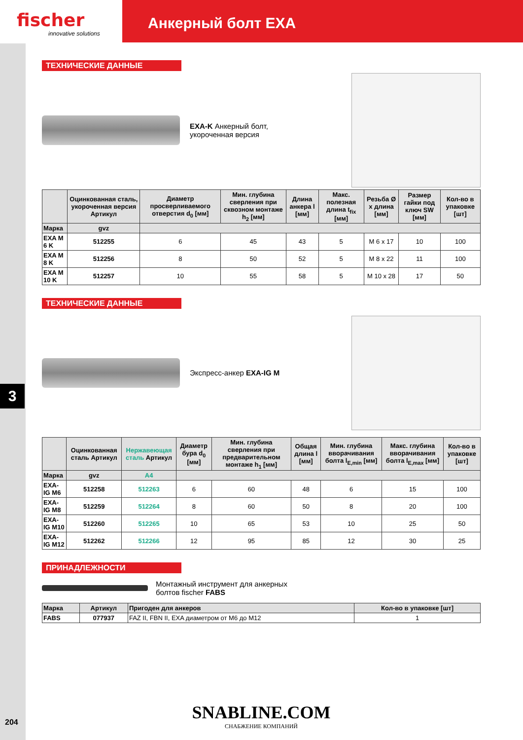fischer
innovative solutions
Анкерный болт EXA
3
ТЕХНИЧЕСКИЕ ДАННЫЕ
EXA-K Анкерный болт,
укороченная версия
| | Оцинкованная сталь, укороченная версия Артикул | Диаметр просверливаемого отверстия d<sub>0</sub> [мм] | Мин. глубина сверления при сквозном монтаже h<sub>2</sub> [мм] | Длина анкера l [мм] | Макс. полезная длина t<sub>fix</sub> [мм] | Резьба Ø x длина [мм] | Размер гайки под ключ SW [мм] | Кол-во в упаковке [шт] |
| --- | --- | --- | --- | --- | --- | --- | --- | --- |
| Марка | gvz | | | | | | | |
| EXA M 6 K | 512255 | 6 | 45 | 43 | 5 | M 6 x 17 | 10 | 100 |
| EXA M 8 K | 512256 | 8 | 50 | 52 | 5 | M 8 x 22 | 11 | 100 |
| EXA M 10 K | 512257 | 10 | 55 | 58 | 5 | M 10 x 28 | 17 | 50 |
ТЕХНИЧЕСКИЕ ДАННЫЕ
Экспресс-анкер EXA-IG M
| | Оцинкованная сталь Артикул | Нержавеющая сталь Артикул | Диаметр бура d<sub>0</sub> [мм] | Мин. глубина сверления при предварительном монтаже h<sub>1</sub> [мм] | Общая длина l [мм] | Мин. глубина вворачивания болта l<sub>E,min</sub> [мм] | Макс. глубина вворачивания болта l<sub>E,max</sub> [мм] | Кол-во в упаковке [шт] |
| --- | --- | --- | --- | --- | --- | --- | --- | --- |
| Марка | gvz | A4 | | | | | | |
| EXA-IG M6 | 512258 | 512263 | 6 | 60 | 48 | 6 | 15 | 100 |
| EXA-IG M8 | 512259 | 512264 | 8 | 60 | 50 | 8 | 20 | 100 |
| EXA-IG M10 | 512260 | 512265 | 10 | 65 | 53 | 10 | 25 | 50 |
| EXA-IG M12 | 512262 | 512266 | 12 | 95 | 85 | 12 | 30 | 25 |
ПРИНАДЛЕЖНОСТИ
Монтажный инструмент для анкерных
болтов fischer FABS
| Марка | Артикул | Пригоден для анкеров | Кол-во в упаковке [шт] |
| --- | --- | --- | --- |
| FABS | 077937 | FAZ II, FBN II, EXA диаметром от M6 до M12 | 1 |
SNABLINE.COM
СНАБЖЕНИЕ КОМПАНИЙ
204